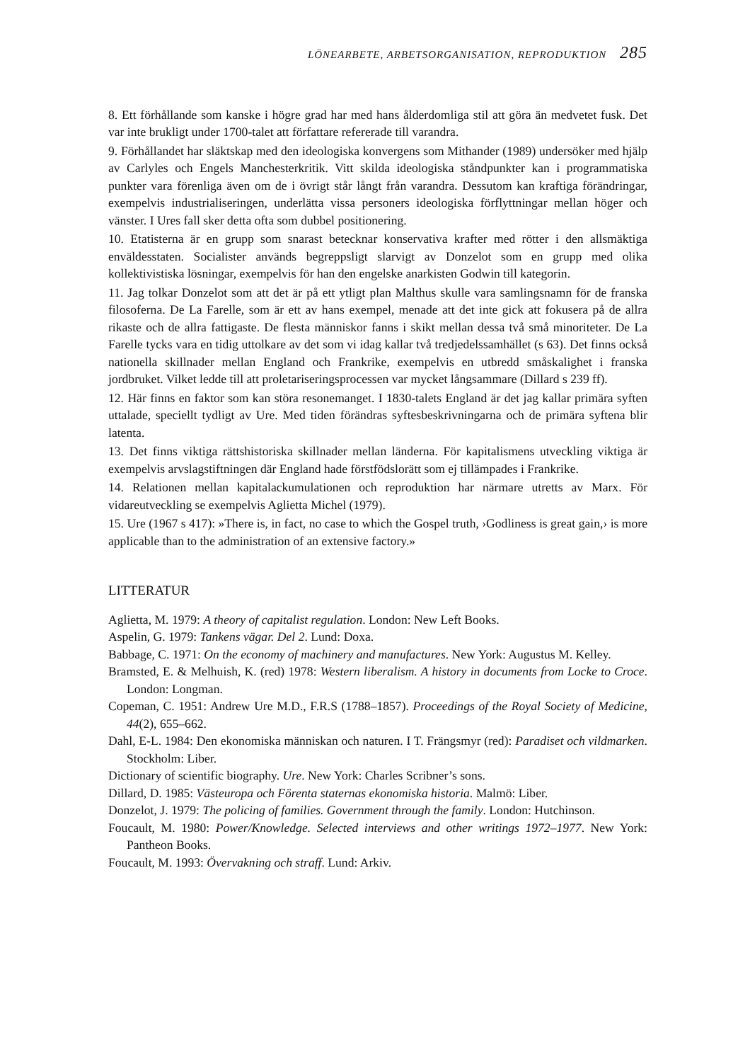LÖNEARBETE, ARBETSORGANISATION, REPRODUKTION 285
8. Ett förhållande som kanske i högre grad har med hans ålderdomliga stil att göra än medvetet fusk. Det var inte brukligt under 1700-talet att författare refererade till varandra.
9. Förhållandet har släktskap med den ideologiska konvergens som Mithander (1989) undersöker med hjälp av Carlyles och Engels Manchesterkritik. Vitt skilda ideologiska ståndpunkter kan i programmatiska punkter vara förenliga även om de i övrigt står långt från varandra. Dessutom kan kraftiga förändringar, exempelvis industrialiseringen, underlätta vissa personers ideologiska förflyttningar mellan höger och vänster. I Ures fall sker detta ofta som dubbel positionering.
10. Etatisterna är en grupp som snarast betecknar konservativa krafter med rötter i den allsmäktiga enväldesstaten. Socialister används begreppsligt slarvigt av Donzelot som en grupp med olika kollektivistiska lösningar, exempelvis för han den engelske anarkisten Godwin till kategorin.
11. Jag tolkar Donzelot som att det är på ett ytligt plan Malthus skulle vara samlingsnamn för de franska filosoferna. De La Farelle, som är ett av hans exempel, menade att det inte gick att fokusera på de allra rikaste och de allra fattigaste. De flesta människor fanns i skikt mellan dessa två små minoriteter. De La Farelle tycks vara en tidig uttolkare av det som vi idag kallar två tredjedelssamhället (s 63). Det finns också nationella skillnader mellan England och Frankrike, exempelvis en utbredd småskalighet i franska jordbruket. Vilket ledde till att proletariseringsprocessen var mycket långsammare (Dillard s 239 ff).
12. Här finns en faktor som kan störa resonemanget. I 1830-talets England är det jag kallar primära syften uttalade, speciellt tydligt av Ure. Med tiden förändras syftesbeskrivningarna och de primära syftena blir latenta.
13. Det finns viktiga rättshistoriska skillnader mellan länderna. För kapitalismens utveckling viktiga är exempelvis arvslagstiftningen där England hade förstfödslorätt som ej tillämpades i Frankrike.
14. Relationen mellan kapitalackumulationen och reproduktion har närmare utretts av Marx. För vidareutveckling se exempelvis Aglietta Michel (1979).
15. Ure (1967 s 417): »There is, in fact, no case to which the Gospel truth, ›Godliness is great gain,› is more applicable than to the administration of an extensive factory.»
LITTERATUR
Aglietta, M. 1979: A theory of capitalist regulation. London: New Left Books.
Aspelin, G. 1979: Tankens vägar. Del 2. Lund: Doxa.
Babbage, C. 1971: On the economy of machinery and manufactures. New York: Augustus M. Kelley.
Bramsted, E. & Melhuish, K. (red) 1978: Western liberalism. A history in documents from Locke to Croce. London: Longman.
Copeman, C. 1951: Andrew Ure M.D., F.R.S (1788–1857). Proceedings of the Royal Society of Medicine, 44(2), 655–662.
Dahl, E-L. 1984: Den ekonomiska människan och naturen. I T. Frängsmyr (red): Paradiset och vildmarken. Stockholm: Liber.
Dictionary of scientific biography. Ure. New York: Charles Scribner’s sons.
Dillard, D. 1985: Västeuropa och Förenta staternas ekonomiska historia. Malmö: Liber.
Donzelot, J. 1979: The policing of families. Government through the family. London: Hutchinson.
Foucault, M. 1980: Power/Knowledge. Selected interviews and other writings 1972–1977. New York: Pantheon Books.
Foucault, M. 1993: Övervakning och straff. Lund: Arkiv.